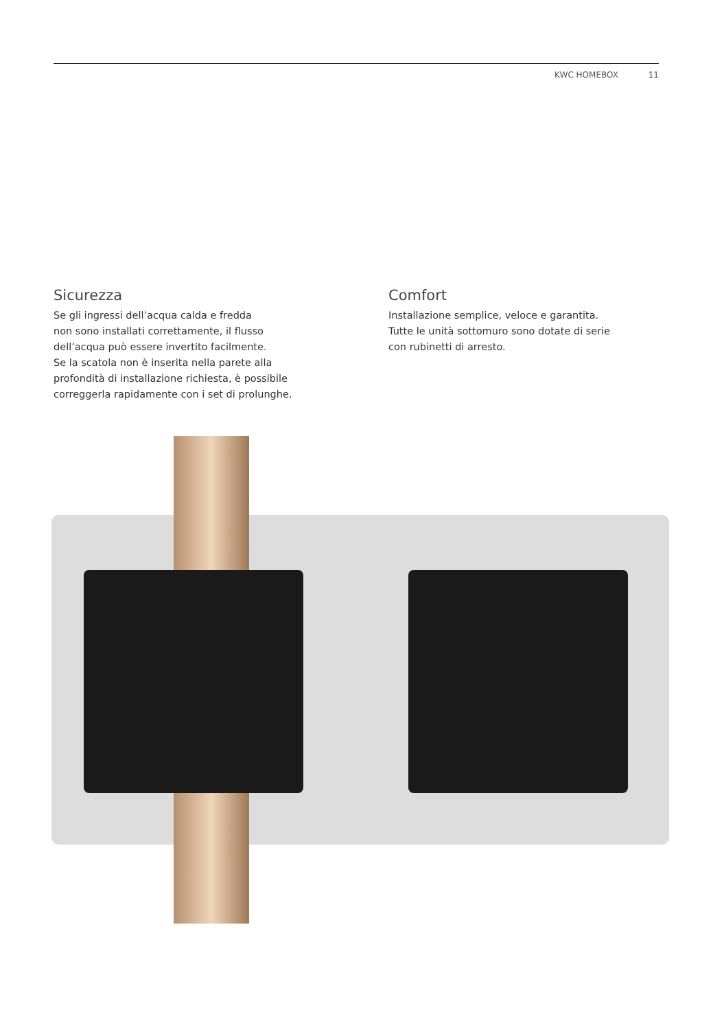KWC HOMEBOX 11
Sicurezza
Se gli ingressi dell’acqua calda e fredda
non sono installati correttamente, il flusso
dell’acqua può essere invertito facilmente.
Se la scatola non è inserita nella parete alla
profondità di installazione richiesta, è possibile
correggerla rapidamente con i set di prolunghe.
Comfort
Installazione semplice, veloce e garantita.
Tutte le unità sottomuro sono dotate di serie
con rubinetti di arresto.